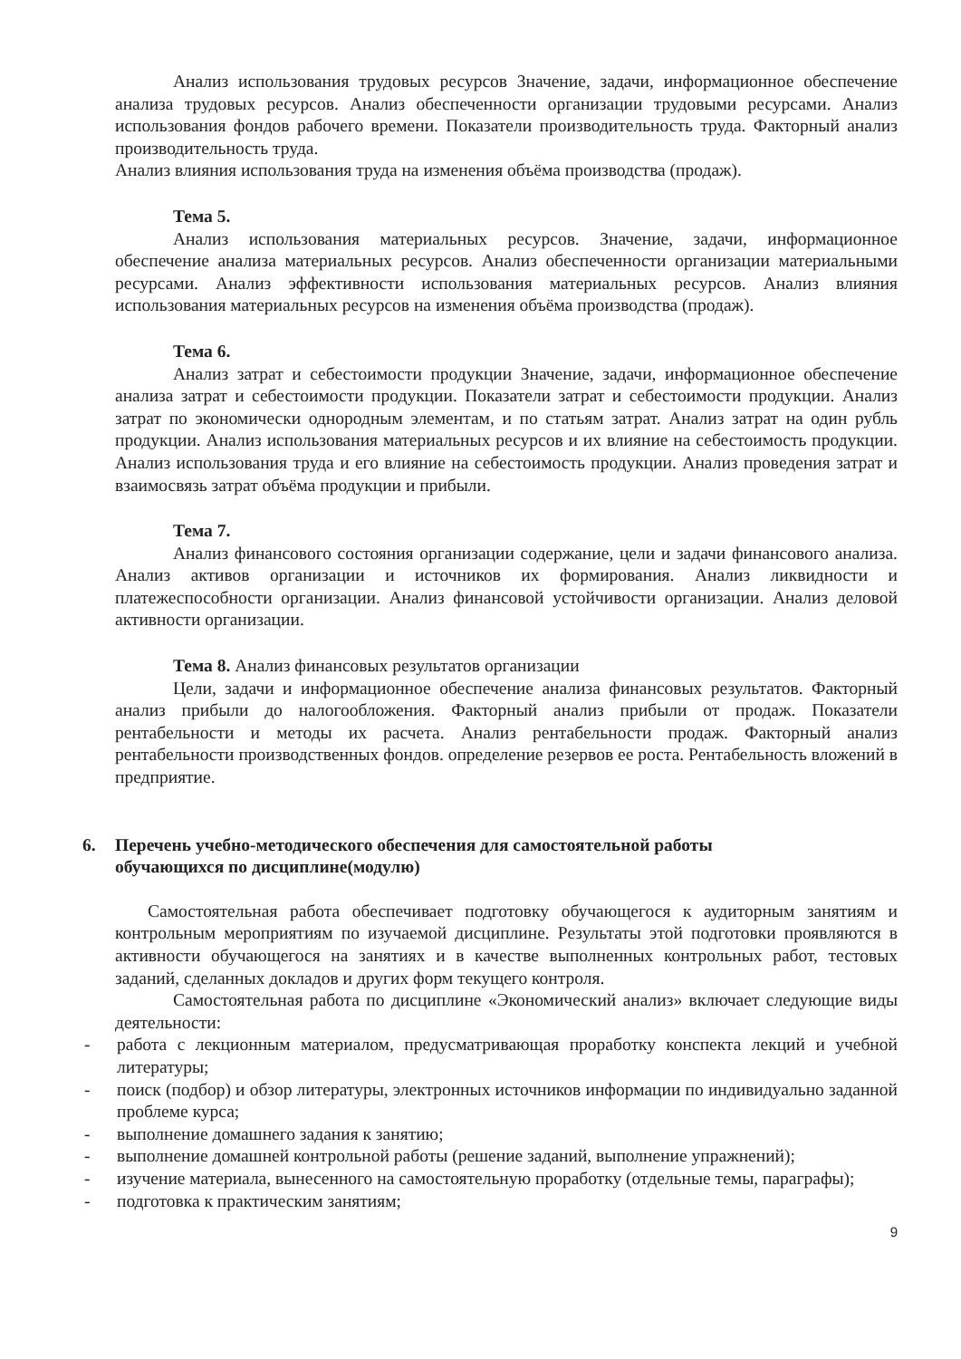Анализ использования трудовых ресурсов Значение, задачи, информационное обеспечение анализа трудовых ресурсов. Анализ обеспеченности организации трудовыми ресурсами. Анализ использования фондов рабочего времени. Показатели производительность труда. Факторный анализ производительность труда.
Анализ влияния использования труда на изменения объёма производства (продаж).
Тема 5.
Анализ использования материальных ресурсов. Значение, задачи, информационное обеспечение анализа материальных ресурсов. Анализ обеспеченности организации материальными ресурсами. Анализ эффективности использования материальных ресурсов. Анализ влияния использования материальных ресурсов на изменения объёма производства (продаж).
Тема 6.
Анализ затрат и себестоимости продукции Значение, задачи, информационное обеспечение анализа затрат и себестоимости продукции. Показатели затрат и себестоимости продукции. Анализ затрат по экономически однородным элементам, и по статьям затрат. Анализ затрат на один рубль продукции. Анализ использования материальных ресурсов и их влияние на себестоимость продукции. Анализ использования труда и его влияние на себестоимость продукции. Анализ проведения затрат и взаимосвязь затрат объёма продукции и прибыли.
Тема 7.
Анализ финансового состояния организации содержание, цели и задачи финансового анализа. Анализ активов организации и источников их формирования. Анализ ликвидности и платежеспособности организации. Анализ финансовой устойчивости организации. Анализ деловой активности организации.
Тема 8. Анализ финансовых результатов организации
Цели, задачи и информационное обеспечение анализа финансовых результатов. Факторный анализ прибыли до налогообложения. Факторный анализ прибыли от продаж. Показатели рентабельности и методы их расчета. Анализ рентабельности продаж. Факторный анализ рентабельности производственных фондов. определение резервов ее роста. Рентабельность вложений в предприятие.
6. Перечень учебно-методического обеспечения для самостоятельной работы
обучающихся по дисциплине(модулю)
Самостоятельная работа обеспечивает подготовку обучающегося к аудиторным занятиям и контрольным мероприятиям по изучаемой дисциплине. Результаты этой подготовки проявляются в активности обучающегося на занятиях и в качестве выполненных контрольных работ, тестовых заданий, сделанных докладов и других форм текущего контроля.
Самостоятельная работа по дисциплине «Экономический анализ» включает следующие виды деятельности:
- работа с лекционным материалом, предусматривающая проработку конспекта лекций и учебной литературы;
- поиск (подбор) и обзор литературы, электронных источников информации по индивидуально заданной проблеме курса;
- выполнение домашнего задания к занятию;
- выполнение домашней контрольной работы (решение заданий, выполнение упражнений);
- изучение материала, вынесенного на самостоятельную проработку (отдельные темы, параграфы);
- подготовка к практическим занятиям;
9